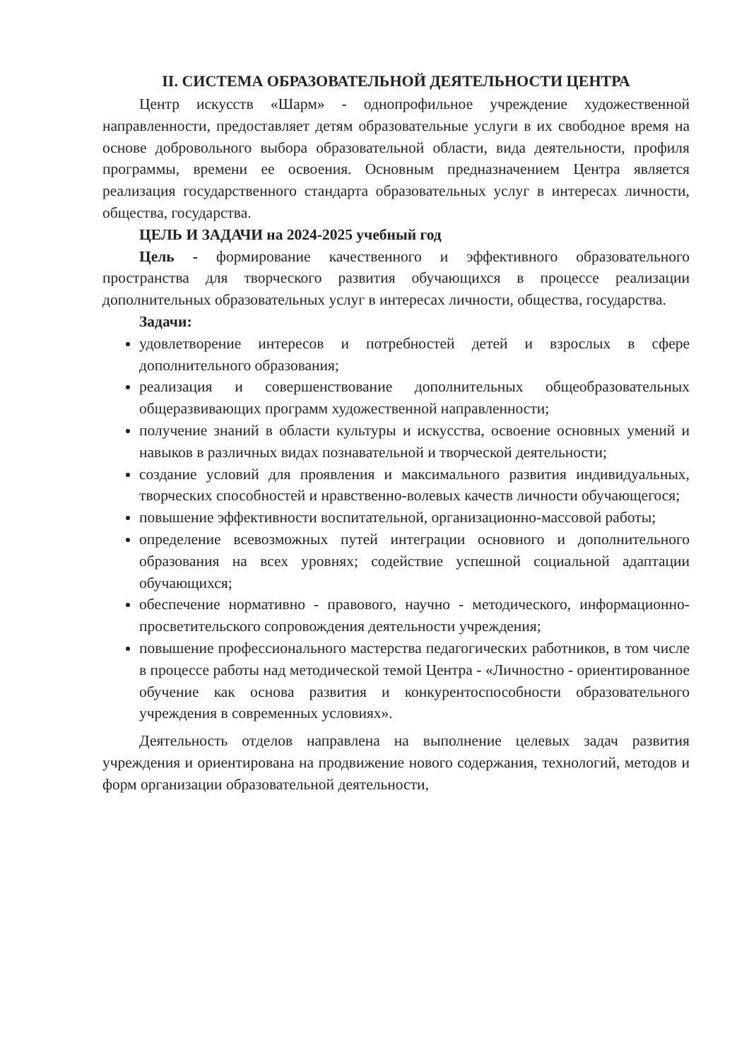II. СИСТЕМА ОБРАЗОВАТЕЛЬНОЙ ДЕЯТЕЛЬНОСТИ ЦЕНТРА
Центр искусств «Шарм» - однопрофильное учреждение художественной направленности, предоставляет детям образовательные услуги в их свободное время на основе добровольного выбора образовательной области, вида деятельности, профиля программы, времени ее освоения. Основным предназначением Центра является реализация государственного стандарта образовательных услуг в интересах личности, общества, государства.
ЦЕЛЬ И ЗАДАЧИ на 2024-2025 учебный год
Цель - формирование качественного и эффективного образовательного пространства для творческого развития обучающихся в процессе реализации дополнительных образовательных услуг в интересах личности, общества, государства.
Задачи:
удовлетворение интересов и потребностей детей и взрослых в сфере дополнительного образования;
реализация и совершенствование дополнительных общеобразовательных общеразвивающих программ художественной направленности;
получение знаний в области культуры и искусства, освоение основных умений и навыков в различных видах познавательной и творческой деятельности;
создание условий для проявления и максимального развития индивидуальных, творческих способностей и нравственно-волевых качеств личности обучающегося;
повышение эффективности воспитательной, организационно-массовой работы;
определение всевозможных путей интеграции основного и дополнительного образования на всех уровнях; содействие успешной социальной адаптации обучающихся;
обеспечение нормативно - правового, научно - методического, информационно-просветительского сопровождения деятельности учреждения;
повышение профессионального мастерства педагогических работников, в том числе в процессе работы над методической темой Центра - «Личностно - ориентированное обучение как основа развития и конкурентоспособности образовательного учреждения в современных условиях».
Деятельность отделов направлена на выполнение целевых задач развития учреждения и ориентирована на продвижение нового содержания, технологий, методов и форм организации образовательной деятельности,